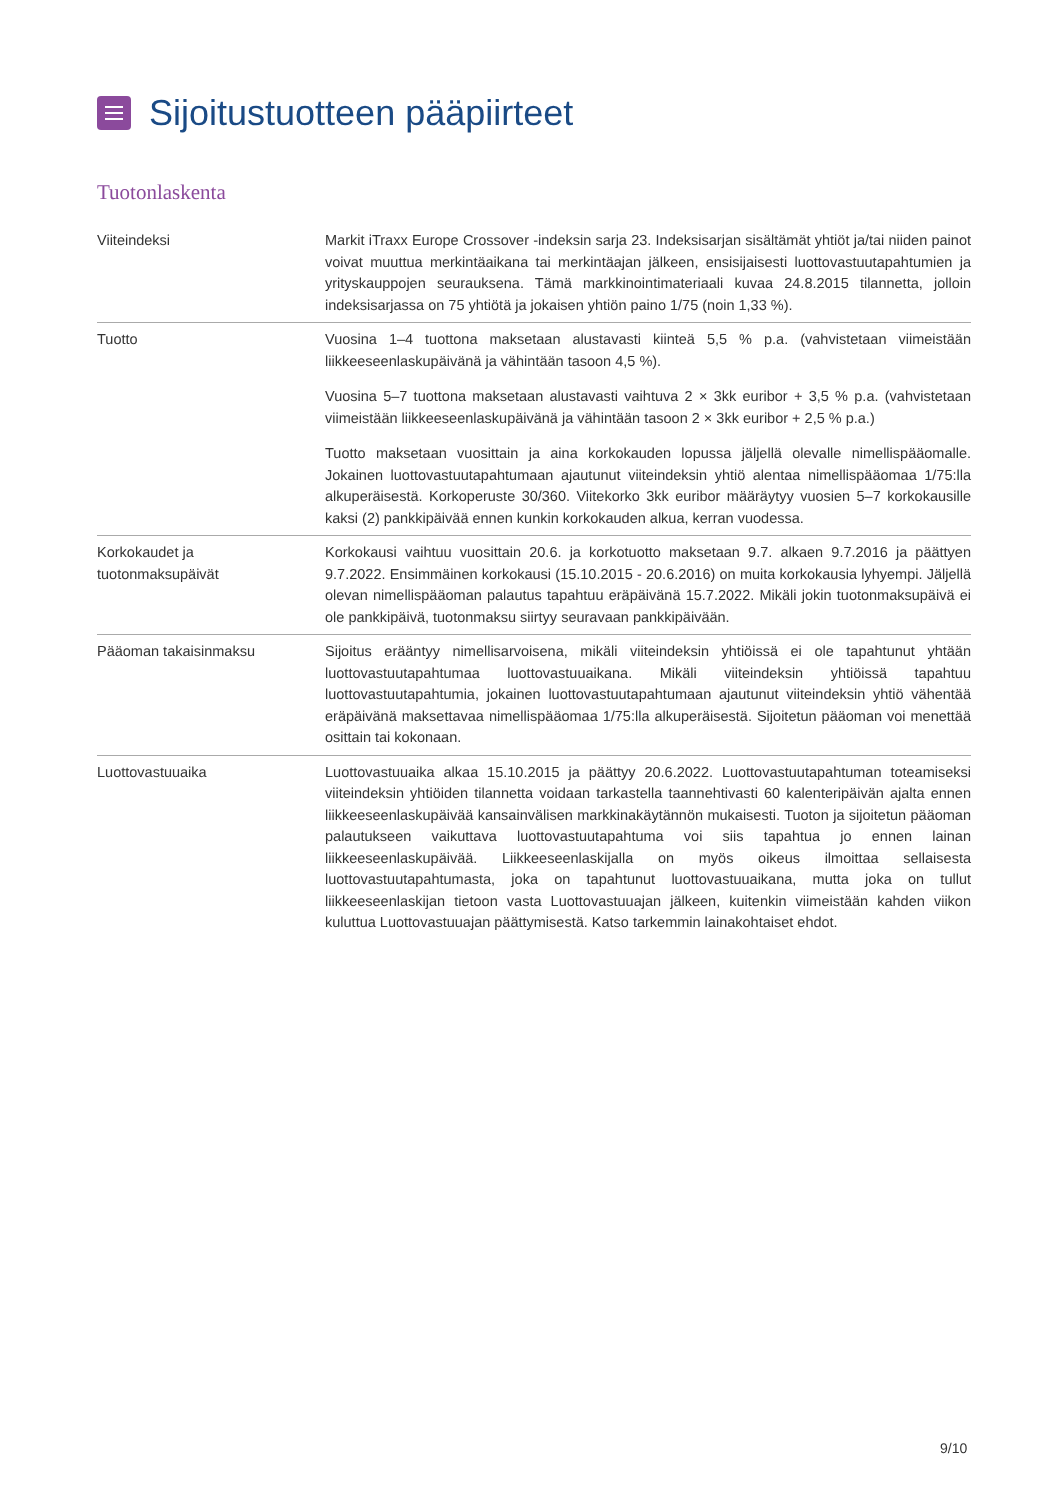Sijoitustuotteen pääpiirteet
Tuotonlaskenta
| Viiteindeksi | Markit iTraxx Europe Crossover -indeksin sarja 23. Indeksisarjan sisältämät yhtiöt ja/tai niiden painot voivat muuttua merkintäaikana tai merkintäajan jälkeen, ensisijaisesti luottovastuutapahtumien ja yrityskauppojen seurauksena. Tämä markkinointimateriaali kuvaa 24.8.2015 tilannetta, jolloin indeksisarjassa on 75 yhtiötä ja jokaisen yhtiön paino 1/75 (noin 1,33 %). |
| Tuotto | Vuosina 1–4 tuottona maksetaan alustavasti kiinteä 5,5 % p.a. (vahvistetaan viimeistään liikkeeseenlaskupäivänä ja vähintään tasoon 4,5 %). Vuosina 5–7 tuottona maksetaan alustavasti vaihtuva 2 × 3kk euribor + 3,5 % p.a. (vahvistetaan viimeistään liikkeeseenlaskupäivänä ja vähintään tasoon 2 × 3kk euribor + 2,5 % p.a.) Tuotto maksetaan vuosittain ja aina korkokauden lopussa jäljellä olevalle nimellispääomalle. Jokainen luottovastuutapahtumaan ajautunut viiteindeksin yhtiö alentaa nimellispääomaa 1/75:lla alkuperäisestä. Korkoperuste 30/360. Viitekorko 3kk euribor määräytyy vuosien 5–7 korkokausille kaksi (2) pankkipäivää ennen kunkin korkokauden alkua, kerran vuodessa. |
| Korkokaudet ja tuotonmaksupäivät | Korkokausi vaihtuu vuosittain 20.6. ja korkotuotto maksetaan 9.7. alkaen 9.7.2016 ja päättyen 9.7.2022. Ensimmäinen korkokausi (15.10.2015 - 20.6.2016) on muita korkokausia lyhyempi. Jäljellä olevan nimellispääoman palautus tapahtuu eräpäivänä 15.7.2022. Mikäli jokin tuotonmaksupäivä ei ole pankkipäivä, tuotonmaksu siirtyy seuravaan pankkipäivään. |
| Pääoman takaisinmaksu | Sijoitus erääntyy nimellisarvoisena, mikäli viiteindeksin yhtiöissä ei ole tapahtunut yhtään luottovastuutapahtumaa luottovastuuaikana. Mikäli viiteindeksin yhtiöissä tapahtuu luottovastuutapahtumia, jokainen luottovastuutapahtumaan ajautunut viiteindeksin yhtiö vähentää eräpäivänä maksettavaa nimellispääomaa 1/75:lla alkuperäisestä. Sijoitetun pääoman voi menettää osittain tai kokonaan. |
| Luottovastuuaika | Luottovastuuaika alkaa 15.10.2015 ja päättyy 20.6.2022. Luottovastuutapahtuman toteamiseksi viiteindeksin yhtiöiden tilannetta voidaan tarkastella taannehtivasti 60 kalenteripäivän ajalta ennen liikkeeseenlaskupäivää kansainvälisen markkinakäytännön mukaisesti. Tuoton ja sijoitetun pääoman palautukseen vaikuttava luottovastuutapahtuma voi siis tapahtua jo ennen lainan liikkeeseenlaskupäivää. Liikkeeseenlaskijalla on myös oikeus ilmoittaa sellaisesta luottovastuutapahtumasta, joka on tapahtunut luottovastuuaikana, mutta joka on tullut liikkeeseenlaskijan tietoon vasta Luottovastuuajan jälkeen, kuitenkin viimeistään kahden viikon kuluttua Luottovastuuajan päättymisestä. Katso tarkemmin lainakohtaiset ehdot. |
9/10